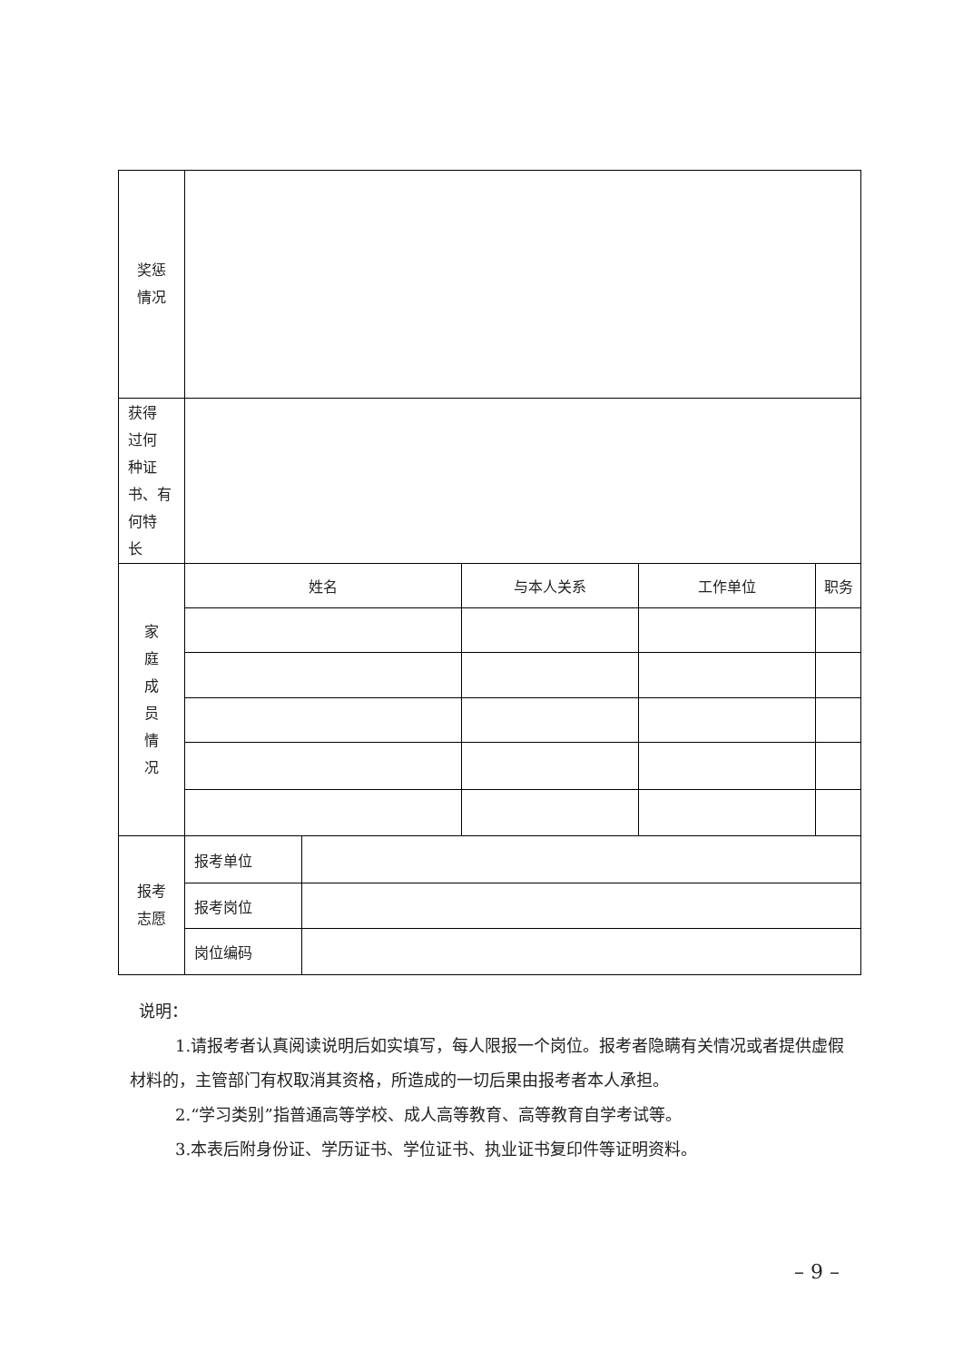| 奖惩 情况 | | | | | |
| 获得 过何 种证 书、有 何特 长 | | | | | |
| 家 庭 成 员 情 况 | 姓名 | | 与本人关系 | 工作单位 | 职务 |
| 报考 志愿 | 报考单位 | | | | |
| | 报考岗位 | | | | |
| | 岗位编码 | | | | |
说明：
1.请报考者认真阅读说明后如实填写，每人限报一个岗位。报考者隐瞒有关情况或者提供虚假材料的，主管部门有权取消其资格，所造成的一切后果由报考者本人承担。
2.“学习类别”指普通高等学校、成人高等教育、高等教育自学考试等。
3.本表后附身份证、学历证书、学位证书、执业证书复印件等证明资料。
– 9 –